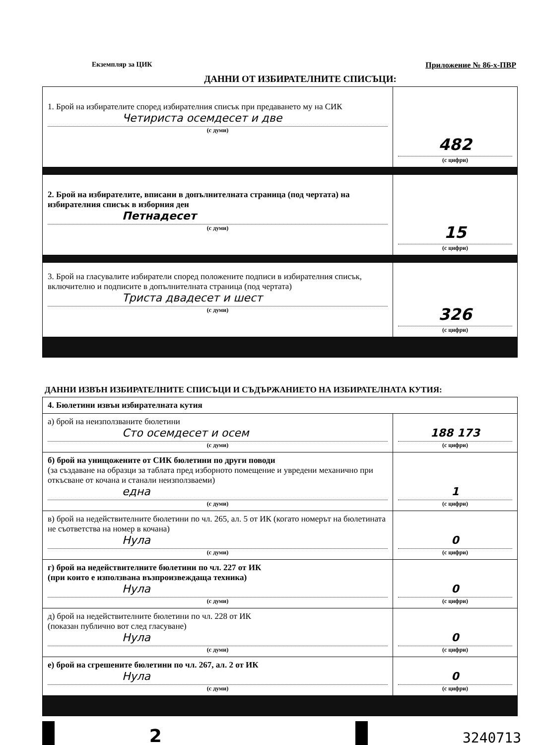Екземпляр за ЦИК Приложение № 86-х-ПВР
ДАННИ ОТ ИЗБИРАТЕЛНИТЕ СПИСЪЦИ:
| 1. Брой на избирателите според избирателния списък при предаването му на СИК Четириста осемдесет и две (с думи) | 482 (с цифри) |
| 2. Брой на избирателите, вписани в допълнителната страница (под чертата) на избирателния списък в изборния ден Петнадесет (с думи) | 15 (с цифри) |
| 3. Брой на гласувалите избиратели според положените подписи в избирателния списък, включително и подписите в допълнителната страница (под чертата) Триста двадесет и шест (с думи) | 326 (с цифри) |
ДАННИ ИЗВЪН ИЗБИРАТЕЛНИТЕ СПИСЪЦИ И СЪДЪРЖАНИЕТО НА ИЗБИРАТЕЛНАТА КУТИЯ:
| 4. Бюлетини извън избирателната кутия | |
| а) брой на неизползваните бюлетини Сто осемдесет и осем (с думи) | 188 173 (с цифри) |
| б) брой на унищожените от СИК бюлетини по други поводи (за създаване на образци за таблата пред изборното помещение и увредени механично при откъсване от кочана и станали неизползваеми) една (с думи) | 1 (с цифри) |
| в) брой на недействителните бюлетини по чл. 265, ал. 5 от ИК (когато номерът на бюлетината не съответства на номер в кочана) Нула (с думи) | 0 (с цифри) |
| г) брой на недействителните бюлетини по чл. 227 от ИК (при които е използвана възпроизвеждаща техника) Нула (с думи) | 0 (с цифри) |
| д) брой на недействителните бюлетини по чл. 228 от ИК (показан публично вот след гласуване) Нула (с думи) | 0 (с цифри) |
| е) брой на сгрешените бюлетини по чл. 267, ал. 2 от ИК Нула (с думи) | 0 (с цифри) |
2
3240713